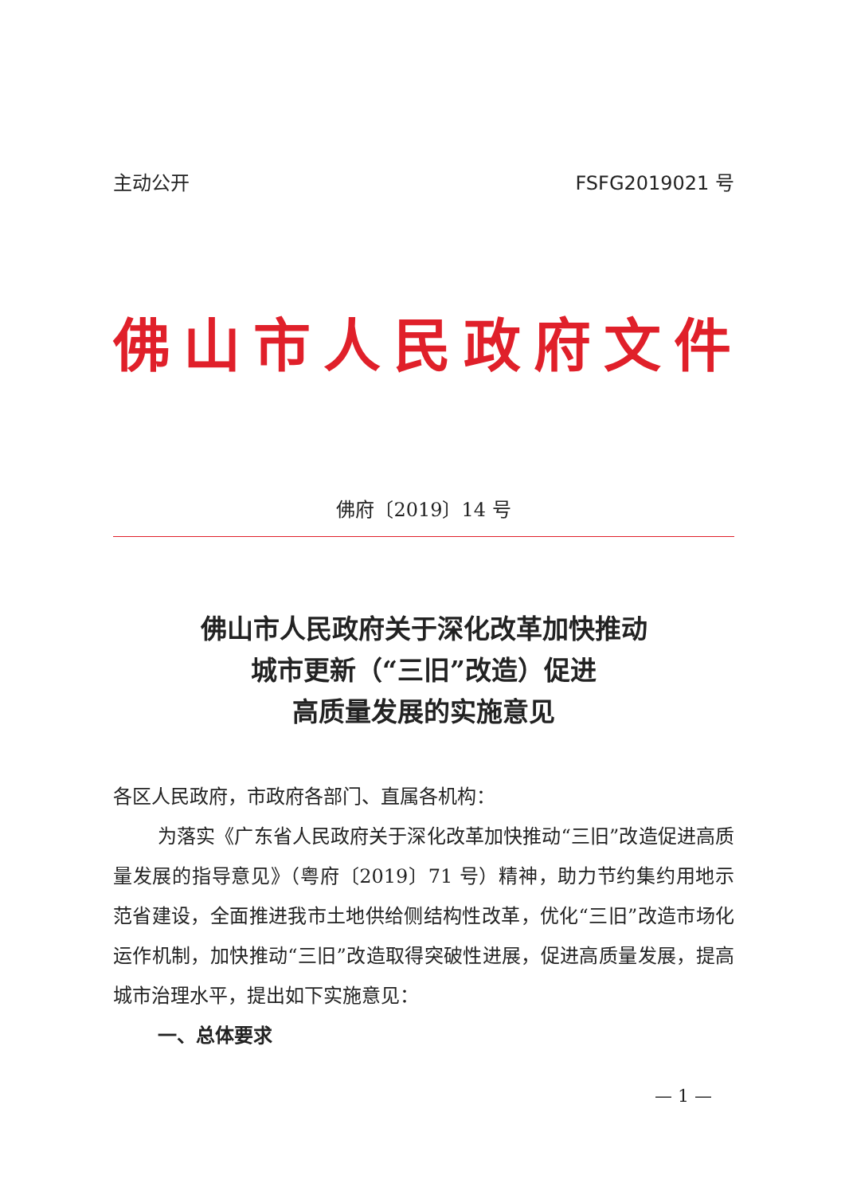主动公开 FSFG2019021 号
佛山市人民政府文件
佛府〔2019〕14 号
佛山市人民政府关于深化改革加快推动
城市更新（“三旧”改造）促进
高质量发展的实施意见
各区人民政府，市政府各部门、直属各机构：
为落实《广东省人民政府关于深化改革加快推动“三旧”改造促进高质量发展的指导意见》（粤府〔2019〕71 号）精神，助力节约集约用地示范省建设，全面推进我市土地供给侧结构性改革，优化“三旧”改造市场化运作机制，加快推动“三旧”改造取得突破性进展，促进高质量发展，提高城市治理水平，提出如下实施意见：
一、总体要求
— 1 —